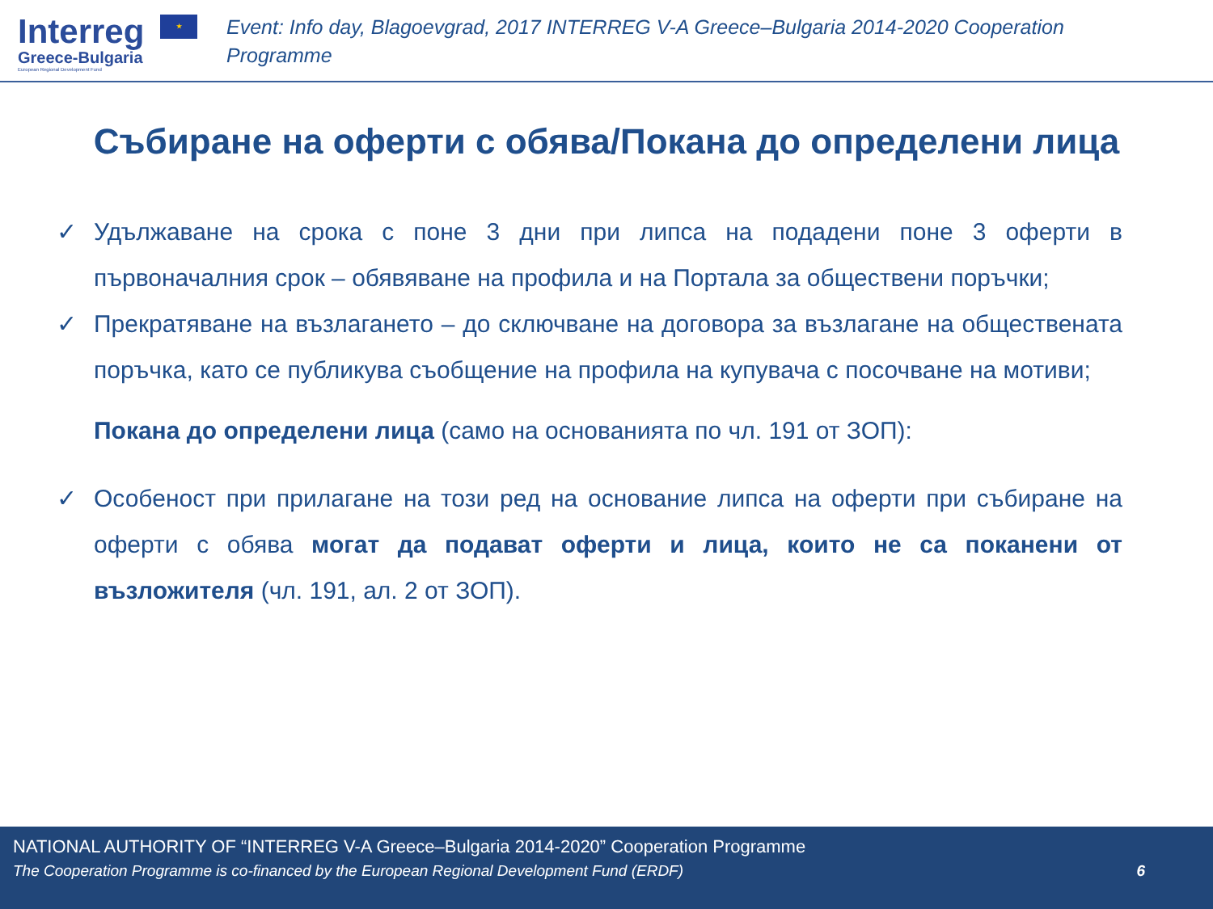Interreg ★
Greece-Bulgaria
European Regional Development Fund
Event: Info day, Blagoevgrad, 2017 INTERREG V-A Greece–Bulgaria 2014-2020 Cooperation Programme
Събиране на оферти с обява/Покана до определени лица
✓ Удължаване на срока с поне 3 дни при липса на подадени поне 3 оферти в първоначалния срок – обявяване на профила и на Портала за обществени поръчки;
✓ Прекратяване на възлагането – до сключване на договора за възлагане на обществената поръчка, като се публикува съобщение на профила на купувача с посочване на мотиви;
Покана до определени лица (само на основанията по чл. 191 от ЗОП):
✓ Особеност при прилагане на този ред на основание липса на оферти при събиране на оферти с обява могат да подават оферти и лица, които не са поканени от възложителя (чл. 191, ал. 2 от ЗОП).
NATIONAL AUTHORITY OF “INTERREG V-A Greece–Bulgaria 2014-2020” Cooperation Programme
The Cooperation Programme is co-financed by the European Regional Development Fund (ERDF) 6